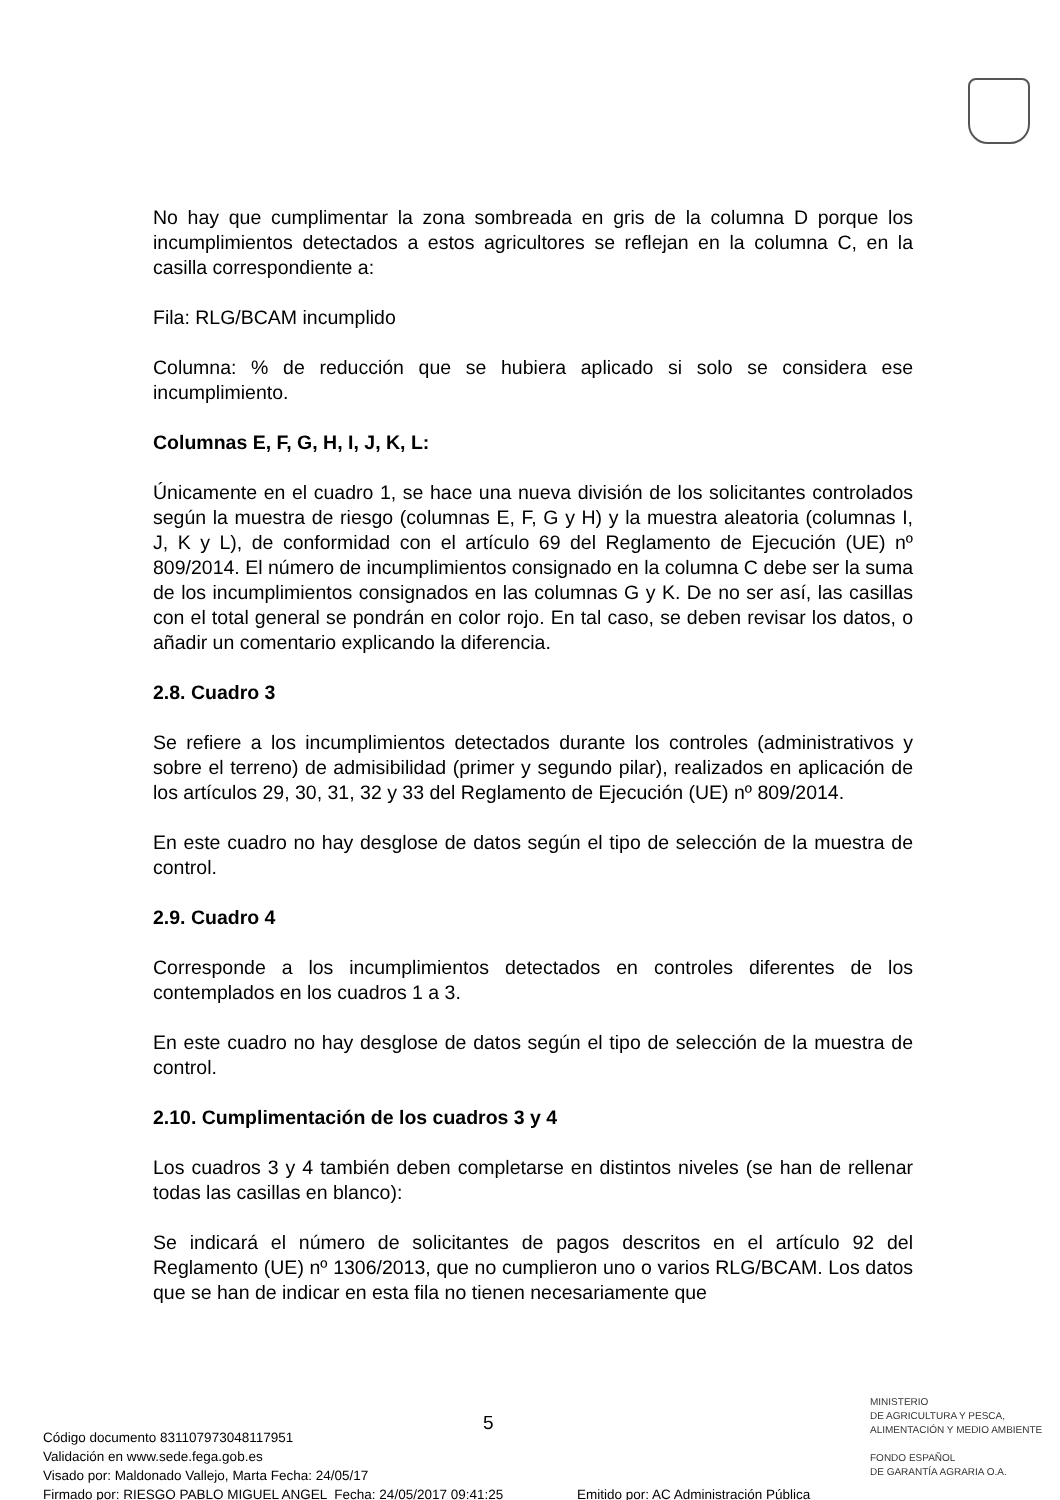No hay que cumplimentar la zona sombreada en gris de la columna D porque los incumplimientos detectados a estos agricultores se reflejan en la columna C, en la casilla correspondiente a:
Fila: RLG/BCAM incumplido
Columna: % de reducción que se hubiera aplicado si solo se considera ese incumplimiento.
Columnas E, F, G, H, I, J, K, L:
Únicamente en el cuadro 1, se hace una nueva división de los solicitantes controlados según la muestra de riesgo (columnas E, F, G y H) y la muestra aleatoria (columnas I, J, K y L), de conformidad con el artículo 69 del Reglamento de Ejecución (UE) nº 809/2014. El número de incumplimientos consignado en la columna C debe ser la suma de los incumplimientos consignados en las columnas G y K. De no ser así, las casillas con el total general se pondrán en color rojo. En tal caso, se deben revisar los datos, o añadir un comentario explicando la diferencia.
2.8. Cuadro 3
Se refiere a los incumplimientos detectados durante los controles (administrativos y sobre el terreno) de admisibilidad (primer y segundo pilar), realizados en aplicación de los artículos 29, 30, 31, 32 y 33 del Reglamento de Ejecución (UE) nº 809/2014.
En este cuadro no hay desglose de datos según el tipo de selección de la muestra de control.
2.9. Cuadro 4
Corresponde a los incumplimientos detectados en controles diferentes de los contemplados en los cuadros 1 a 3.
En este cuadro no hay desglose de datos según el tipo de selección de la muestra de control.
2.10. Cumplimentación de los cuadros 3 y 4
Los cuadros 3 y 4 también deben completarse en distintos niveles (se han de rellenar todas las casillas en blanco):
Se indicará el número de solicitantes de pagos descritos en el artículo 92 del Reglamento (UE) nº 1306/2013, que no cumplieron uno o varios RLG/BCAM. Los datos que se han de indicar en esta fila no tienen necesariamente que
5
MINISTERIO
DE AGRICULTURA Y PESCA,
ALIMENTACIÓN Y MEDIO AMBIENTE
FONDO ESPAÑOL
DE GARANTÍA AGRARIA O.A.
Código documento 831107973048117951
Validación en www.sede.fega.gob.es
Visado por: Maldonado Vallejo, Marta Fecha: 24/05/17
Firmado por: RIESGO PABLO MIGUEL ANGEL Fecha: 24/05/2017 09:41:25 Emitido por: AC Administración Pública